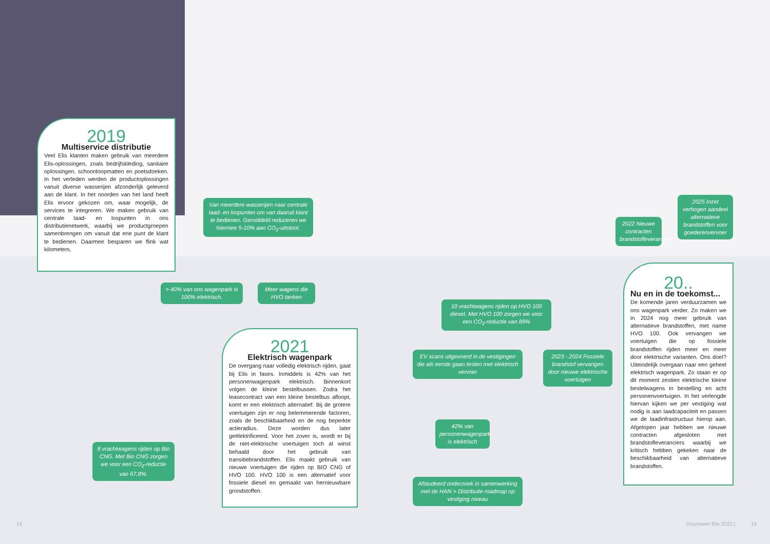2019
Multiservice distributie
Veel Elis klanten maken gebruik van meerdere Elis-oplossingen, zoals bedrijfskleding, sanitaire oplossingen, schoonloopmatten en poetsdoeken. In het verleden werden de productoplossingen vanuit diverse wasserijen afzonderlijk geleverd aan de klant. In het noorden van het land heeft Elis ervoor gekozen om, waar mogelijk, de services te integreren. We maken gebruik van centrale laad- en lospunten in ons distributienetwerk, waarbij we productgroepen samenbrengen om vanuit dat ene punt de klant te bedienen. Daarmee besparen we flink wat kilometers.
Van meerdere wasserijen naar centrale laad- en lospunten om van daaruit klant te bedienen. Gemiddeld reduceren we hiermee 5-10% aan CO<sub>2</sub>-uitstoot.
2022 Nieuwe contracten brandstofleverancier
2025 Inzet verhogen aandeel alternatieve brandstoffen voor goederenvervoer
> 40% van ons wagenpark is 100% elektrisch.
Meer wagens die HVO tanken
10 vrachtwagens rijden op HVO 100 diesel. Met HVO 100 zorgen we voor een CO<sub>2</sub>-reductie van 89%
2021
Elektrisch wagenpark
De overgang naar volledig elektrisch rijden, gaat bij Elis in fases. Inmiddels is 42% van het personenwagenpark elektrisch. Binnenkort volgen de kleine bestelbussen. Zodra het leasecontract van een kleine bestelbus afloopt, komt er een elektrisch alternatief. Bij de grotere voertuigen zijn er nog belemmerende factoren, zoals de beschikbaarheid en de nog beperkte actieradius. Deze worden dus later geëlektrificeerd. Voor het zover is, wordt er bij de niet-elektrische voertuigen toch al winst behaald door het gebruik van transitiebrandstoffen. Elis maakt gebruik van nieuwe voertuigen die rijden op BIO CNG of HVO 100. HVO 100 is een alternatief voor fossiele diesel en gemaakt van hernieuwbare grondstoffen.
EV scans uitgevoerd in de vestigingen die als eerste gaan testen met elektrisch vervoer
2023 - 2024 Fossiele brandstof vervangen door nieuwe elektrische voertuigen
42% van personenwagenpark is elektrisch
8 vrachtwagens rijden op Bio CNG. Met Bio CNG zorgen we voor een CO<sub>2</sub>-reductie van 67,8%.
Afstudeerd onderzoek in samenwerking met de HAN > Distributie roadmap op vestiging niveau
20..
Nu en in de toekomst...
De komende jaren verduurzamen we ons wagenpark verder. Zo maken we in 2024 nog meer gebruik van alternatieve brandstoffen, met name HVO 100. Ook vervangen we voertuigen die op fossiele brandstoffen rijden meer en meer door elektrische varianten. Ons doel? Uiteindelijk overgaan naar een geheel elektrisch wagenpark. Zo staan er op dit moment zestien elektrische kleine bestelwagens in bestelling en acht personenvoertuigen. In het verlengde hiervan kijken we per vestiging wat nodig is aan laadcapaciteit en passen we de laadinfrastructuur hierop aan. Afgelopen jaar hebben we nieuwe contracten afgesloten met brandstofleveranciers waarbij we kritisch hebben gekeken naar de beschikbaarheid van alternatieve brandstoffen.
14
Duurzaam Elis 2022 | 15